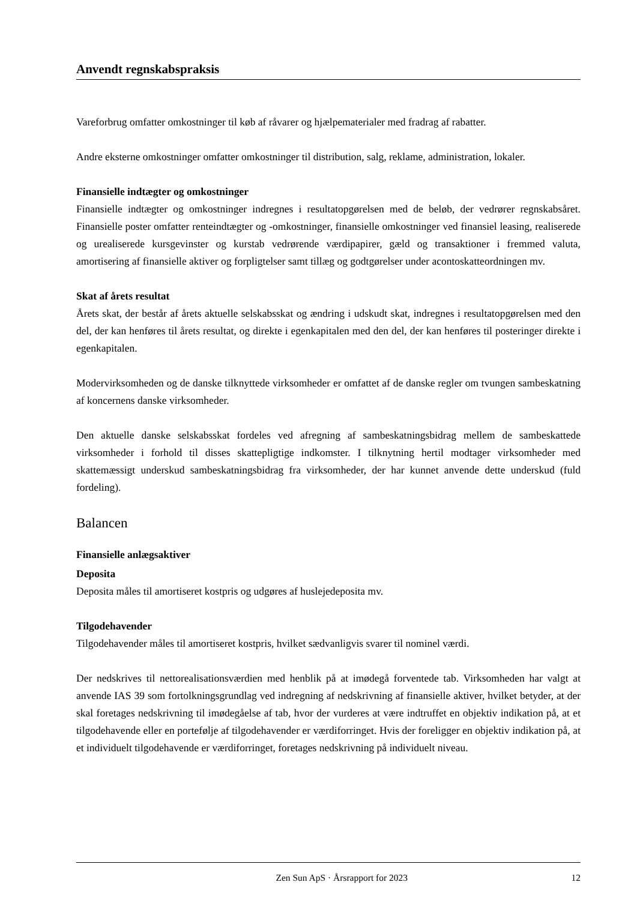Anvendt regnskabspraksis
Vareforbrug omfatter omkostninger til køb af råvarer og hjælpematerialer med fradrag af rabatter.
Andre eksterne omkostninger omfatter omkostninger til distribution, salg, reklame, administration, lokaler.
Finansielle indtægter og omkostninger
Finansielle indtægter og omkostninger indregnes i resultatopgørelsen med de beløb, der vedrører regnskabsåret. Finansielle poster omfatter renteindtægter og -omkostninger, finansielle omkostninger ved finansiel leasing, realiserede og urealiserede kursgevinster og kurstab vedrørende værdipapirer, gæld og transaktioner i fremmed valuta, amortisering af finansielle aktiver og forpligtelser samt tillæg og godtgørelser under acontoskatteordningen mv.
Skat af årets resultat
Årets skat, der består af årets aktuelle selskabsskat og ændring i udskudt skat, indregnes i resultatopgørelsen med den del, der kan henføres til årets resultat, og direkte i egenkapitalen med den del, der kan henføres til posteringer direkte i egenkapitalen.
Modervirksomheden og de danske tilknyttede virksomheder er omfattet af de danske regler om tvungen sambeskatning af koncernens danske virksomheder.
Den aktuelle danske selskabsskat fordeles ved afregning af sambeskatningsbidrag mellem de sambeskattede virksomheder i forhold til disses skattepligtige indkomster. I tilknytning hertil modtager virksomheder med skattemæssigt underskud sambeskatningsbidrag fra virksomheder, der har kunnet anvende dette underskud (fuld fordeling).
Balancen
Finansielle anlægsaktiver
Deposita
Deposita måles til amortiseret kostpris og udgøres af huslejedeposita mv.
Tilgodehavender
Tilgodehavender måles til amortiseret kostpris, hvilket sædvanligvis svarer til nominel værdi.
Der nedskrives til nettorealisationsværdien med henblik på at imødegå forventede tab. Virksomheden har valgt at anvende IAS 39 som fortolkningsgrundlag ved indregning af nedskrivning af finansielle aktiver, hvilket betyder, at der skal foretages nedskrivning til imødegåelse af tab, hvor der vurderes at være indtruffet en objektiv indikation på, at et tilgodehavende eller en portefølje af tilgodehavender er værdiforringet. Hvis der foreligger en objektiv indikation på, at et individuelt tilgodehavende er værdiforringet, foretages nedskrivning på individuelt niveau.
Zen Sun ApS · Årsrapport for 2023 12